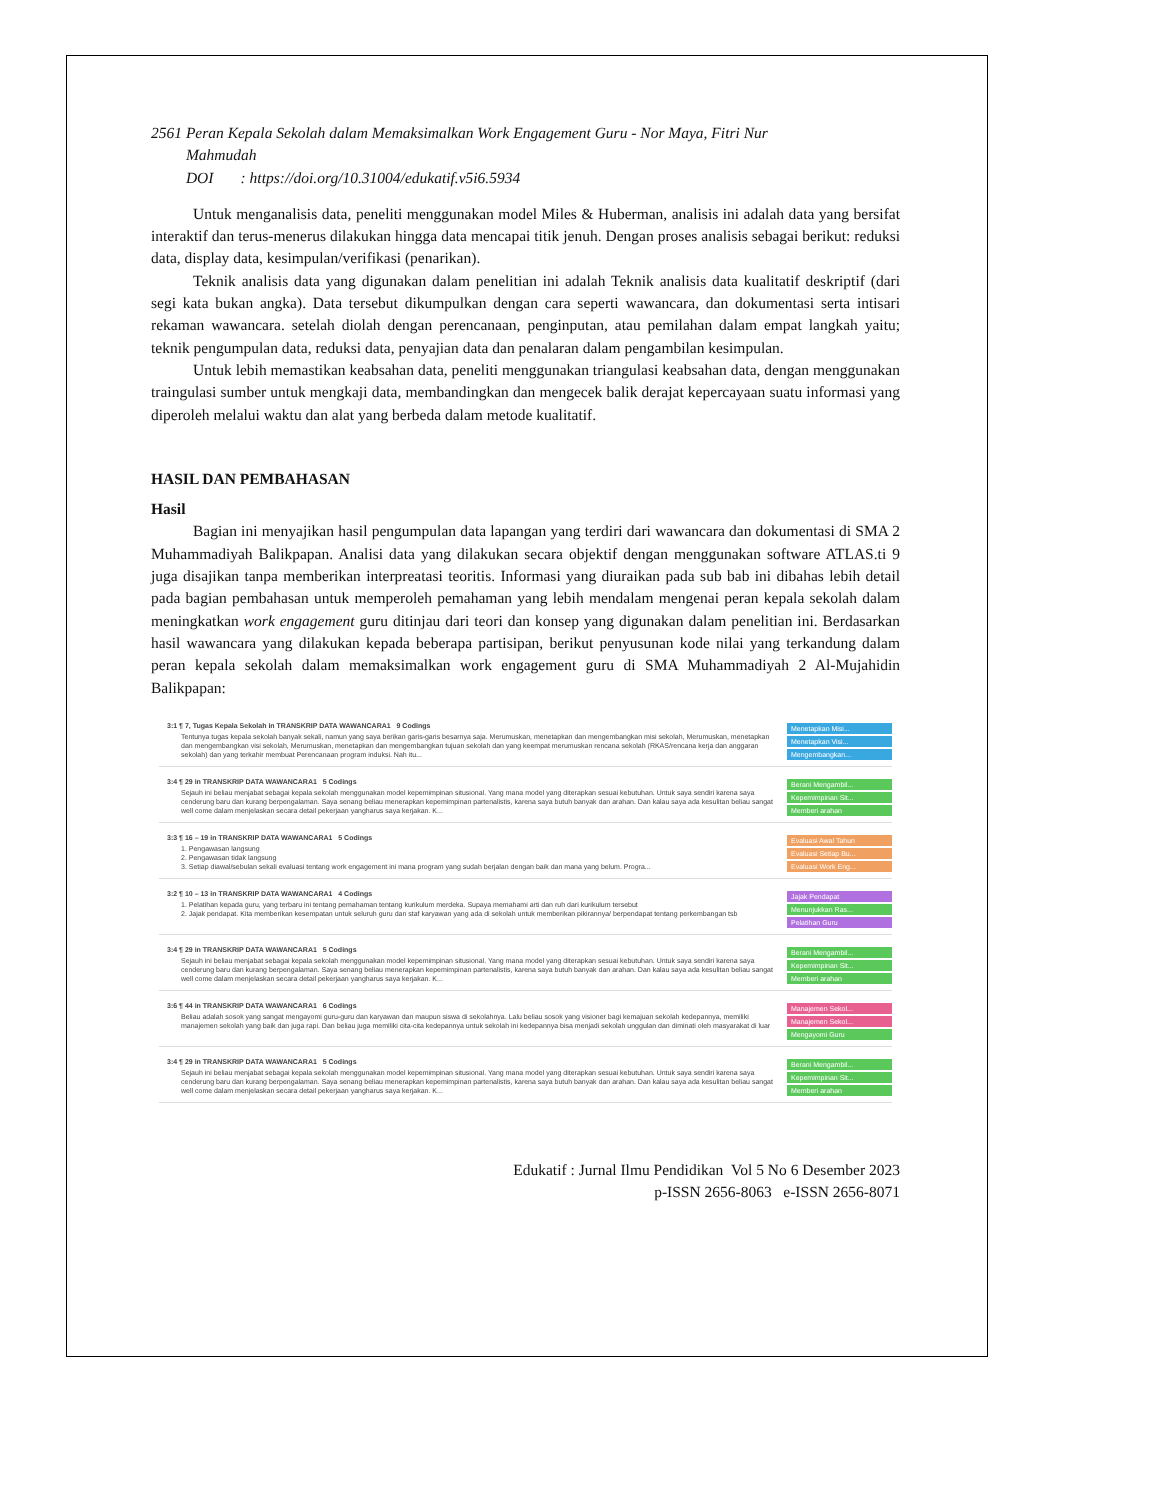2561 Peran Kepala Sekolah dalam Memaksimalkan Work Engagement Guru - Nor Maya, Fitri Nur
Mahmudah
DOI : https://doi.org/10.31004/edukatif.v5i6.5934
Untuk menganalisis data, peneliti menggunakan model Miles & Huberman, analisis ini adalah data yang bersifat interaktif dan terus-menerus dilakukan hingga data mencapai titik jenuh. Dengan proses analisis sebagai berikut: reduksi data, display data, kesimpulan/verifikasi (penarikan).
Teknik analisis data yang digunakan dalam penelitian ini adalah Teknik analisis data kualitatif deskriptif (dari segi kata bukan angka). Data tersebut dikumpulkan dengan cara seperti wawancara, dan dokumentasi serta intisari rekaman wawancara. setelah diolah dengan perencanaan, penginputan, atau pemilahan dalam empat langkah yaitu; teknik pengumpulan data, reduksi data, penyajian data dan penalaran dalam pengambilan kesimpulan.
Untuk lebih memastikan keabsahan data, peneliti menggunakan triangulasi keabsahan data, dengan menggunakan traingulasi sumber untuk mengkaji data, membandingkan dan mengecek balik derajat kepercayaan suatu informasi yang diperoleh melalui waktu dan alat yang berbeda dalam metode kualitatif.
HASIL DAN PEMBAHASAN
Hasil
Bagian ini menyajikan hasil pengumpulan data lapangan yang terdiri dari wawancara dan dokumentasi di SMA 2 Muhammadiyah Balikpapan. Analisi data yang dilakukan secara objektif dengan menggunakan software ATLAS.ti 9 juga disajikan tanpa memberikan interpreatasi teoritis. Informasi yang diuraikan pada sub bab ini dibahas lebih detail pada bagian pembahasan untuk memperoleh pemahaman yang lebih mendalam mengenai peran kepala sekolah dalam meningkatkan work engagement guru ditinjau dari teori dan konsep yang digunakan dalam penelitian ini. Berdasarkan hasil wawancara yang dilakukan kepada beberapa partisipan, berikut penyusunan kode nilai yang terkandung dalam peran kepala sekolah dalam memaksimalkan work engagement guru di SMA Muhammadiyah 2 Al-Mujahidin Balikpapan:
3:1 ¶ 7, Tugas Kepala Sekolah in TRANSKRIP DATA WAWANCARA1 9 Codings
Tentunya tugas kepala sekolah banyak sekali, namun yang saya berikan garis-garis besarnya saja. Merumuskan, menetapkan dan mengembangkan misi sekolah, Merumuskan, menetapkan dan mengembangkan visi sekolah, Merumuskan, menetapkan dan mengembangkan tujuan sekolah dan yang keempat merumuskan rencana sekolah (RKAS/rencana kerja dan anggaran sekolah) dan yang terkahir membuat Perencanaan program induksi. Nah itu...
Menetapkan Misi...
Menetapkan Visi...
Mengembangkan...
3:4 ¶ 29 in TRANSKRIP DATA WAWANCARA1 5 Codings
Sejauh ini beliau menjabat sebagai kepala sekolah menggunakan model kepemimpinan situsional. Yang mana model yang diterapkan sesuai kebutuhan. Untuk saya sendiri karena saya cenderung baru dan kurang berpengalaman. Saya senang beliau menerapkan kepemimpinan partenalistis, karena saya butuh banyak dan arahan. Dan kalau saya ada kesulitan beliau sangat well come dalam menjelaskan secara detail pekerjaan yangharus saya kerjakan. K...
Berani Mengambil...
Kepemimpinan Sit...
Memberi arahan
3:3 ¶ 16 – 19 in TRANSKRIP DATA WAWANCARA1 5 Codings
1. Pengawasan langsung
2. Pengawasan tidak langsung
3. Setiap diawal/sebulan sekali evaluasi tentang work engagement ini mana program yang sudah berjalan dengan baik dan mana yang belum. Progra...
Evaluasi Awal Tahun
Evaluasi Setiap Bu...
Evaluasi Work Eng...
3:2 ¶ 10 – 13 in TRANSKRIP DATA WAWANCARA1 4 Codings
1. Pelatihan kepada guru, yang terbaru ini tentang pemahaman tentang kurikulum merdeka. Supaya memahami arti dan ruh dari kurikulum tersebut
2. Jajak pendapat. Kita memberikan kesempatan untuk seluruh guru dan staf karyawan yang ada di sekolah untuk memberikan pikirannya/ berpendapat tentang perkembangan tsb
Jajak Pendapat
Menunjukkan Ras...
Pelatihan Guru
3:4 ¶ 29 in TRANSKRIP DATA WAWANCARA1 5 Codings
Sejauh ini beliau menjabat sebagai kepala sekolah menggunakan model kepemimpinan situsional. Yang mana model yang diterapkan sesuai kebutuhan. Untuk saya sendiri karena saya cenderung baru dan kurang berpengalaman. Saya senang beliau menerapkan kepemimpinan partenalistis, karena saya butuh banyak dan arahan. Dan kalau saya ada kesulitan beliau sangat well come dalam menjelaskan secara detail pekerjaan yangharus saya kerjakan. K...
Berani Mengambil...
Kepemimpinan Sit...
Memberi arahan
3:6 ¶ 44 in TRANSKRIP DATA WAWANCARA1 6 Codings
Beliau adalah sosok yang sangat mengayomi guru-guru dan karyawan dan maupun siswa di sekolahnya. Lalu beliau sosok yang visioner bagi kemajuan sekolah kedepannya, memiliki manajemen sekolah yang baik dan juga rapi. Dan beliau juga memiliki cita-cita kedepannya untuk sekolah ini kedepannya bisa menjadi sekolah unggulan dan diminati oleh masyarakat di luar
Manajemen Sekol...
Manajemen Sekol...
Mengayomi Guru
3:4 ¶ 29 in TRANSKRIP DATA WAWANCARA1 5 Codings
Sejauh ini beliau menjabat sebagai kepala sekolah menggunakan model kepemimpinan situsional. Yang mana model yang diterapkan sesuai kebutuhan. Untuk saya sendiri karena saya cenderung baru dan kurang berpengalaman. Saya senang beliau menerapkan kepemimpinan partenalistis, karena saya butuh banyak dan arahan. Dan kalau saya ada kesulitan beliau sangat well come dalam menjelaskan secara detail pekerjaan yangharus saya kerjakan. K...
Berani Mengambil...
Kepemimpinan Sit...
Memberi arahan
Edukatif : Jurnal Ilmu Pendidikan Vol 5 No 6 Desember 2023
p-ISSN 2656-8063 e-ISSN 2656-8071